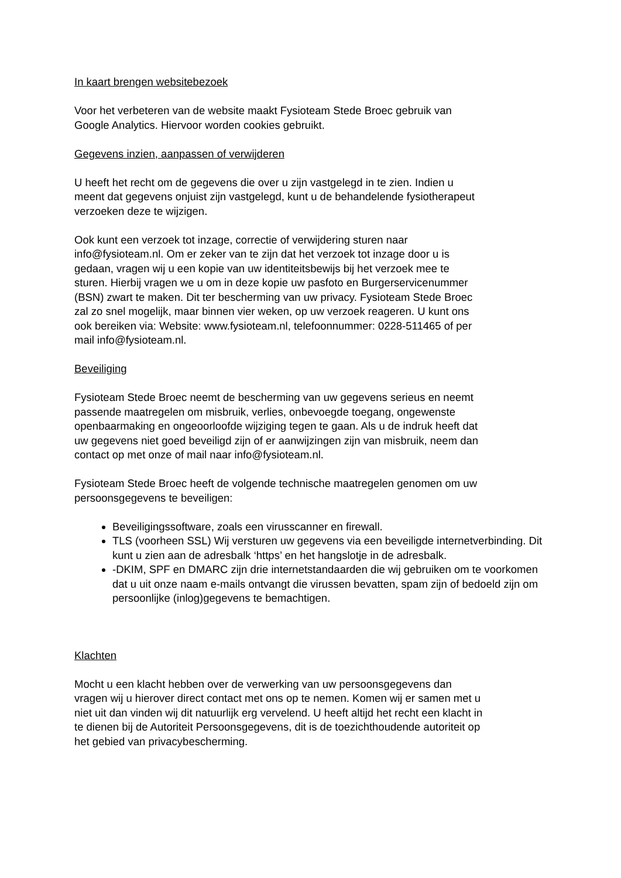In kaart brengen websitebezoek
Voor het verbeteren van de website maakt Fysioteam Stede Broec gebruik van
Google Analytics. Hiervoor worden cookies gebruikt.
Gegevens inzien, aanpassen of verwijderen
U heeft het recht om de gegevens die over u zijn vastgelegd in te zien. Indien u
meent dat gegevens onjuist zijn vastgelegd, kunt u de behandelende fysiotherapeut
verzoeken deze te wijzigen.
Ook kunt een verzoek tot inzage, correctie of verwijdering sturen naar
info@fysioteam.nl. Om er zeker van te zijn dat het verzoek tot inzage door u is
gedaan, vragen wij u een kopie van uw identiteitsbewijs bij het verzoek mee te
sturen. Hierbij vragen we u om in deze kopie uw pasfoto en Burgerservicenummer
(BSN) zwart te maken. Dit ter bescherming van uw privacy. Fysioteam Stede Broec
zal zo snel mogelijk, maar binnen vier weken, op uw verzoek reageren. U kunt ons
ook bereiken via: Website: www.fysioteam.nl, telefoonnummer: 0228-511465 of per
mail info@fysioteam.nl.
Beveiliging
Fysioteam Stede Broec neemt de bescherming van uw gegevens serieus en neemt
passende maatregelen om misbruik, verlies, onbevoegde toegang, ongewenste
openbaarmaking en ongeoorloofde wijziging tegen te gaan. Als u de indruk heeft dat
uw gegevens niet goed beveiligd zijn of er aanwijzingen zijn van misbruik, neem dan
contact op met onze of mail naar info@fysioteam.nl.
Fysioteam Stede Broec heeft de volgende technische maatregelen genomen om uw
persoonsgegevens te beveiligen:
Beveiligingssoftware, zoals een virusscanner en firewall.
TLS (voorheen SSL) Wij versturen uw gegevens via een beveiligde internetverbinding. Dit kunt u zien aan de adresbalk ‘https’ en het hangslotje in de adresbalk.
-DKIM, SPF en DMARC zijn drie internetstandaarden die wij gebruiken om te voorkomen dat u uit onze naam e-mails ontvangt die virussen bevatten, spam zijn of bedoeld zijn om persoonlijke (inlog)gegevens te bemachtigen.
Klachten
Mocht u een klacht hebben over de verwerking van uw persoonsgegevens dan
vragen wij u hierover direct contact met ons op te nemen. Komen wij er samen met u
niet uit dan vinden wij dit natuurlijk erg vervelend. U heeft altijd het recht een klacht in
te dienen bij de Autoriteit Persoonsgegevens, dit is de toezichthoudende autoriteit op
het gebied van privacybescherming.